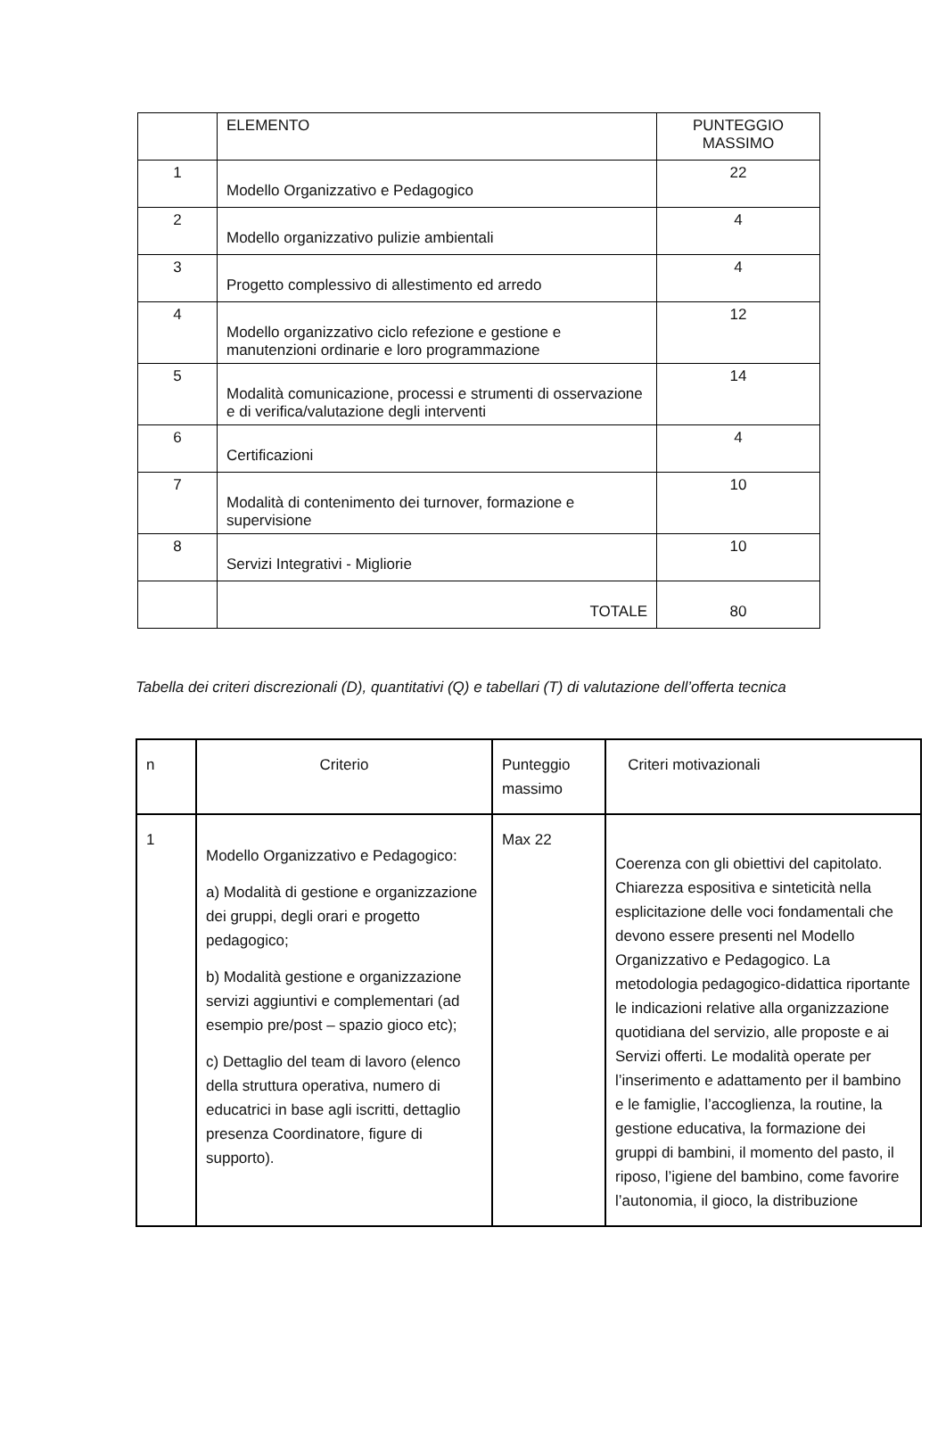| | ELEMENTO | PUNTEGGIO MASSIMO |
| 1 | Modello Organizzativo e Pedagogico | 22 |
| 2 | Modello organizzativo pulizie ambientali | 4 |
| 3 | Progetto complessivo di allestimento ed arredo | 4 |
| 4 | Modello organizzativo ciclo refezione e gestione e manutenzioni ordinarie e loro programmazione | 12 |
| 5 | Modalità comunicazione, processi e strumenti di osservazione e di verifica/valutazione degli interventi | 14 |
| 6 | Certificazioni | 4 |
| 7 | Modalità di contenimento dei turnover, formazione e supervisione | 10 |
| 8 | Servizi Integrativi - Migliorie | 10 |
| | TOTALE | 80 |
Tabella dei criteri discrezionali (D), quantitativi (Q) e tabellari (T) di valutazione dell’offerta tecnica
| n | Criterio | Punteggio massimo | Criteri motivazionali |
| 1 | Modello Organizzativo e Pedagogico: a) Modalità di gestione e organizzazione dei gruppi, degli orari e progetto pedagogico; b) Modalità gestione e organizzazione servizi aggiuntivi e complementari (ad esempio pre/post – spazio gioco etc); c) Dettaglio del team di lavoro (elenco della struttura operativa, numero di educatrici in base agli iscritti, dettaglio presenza Coordinatore, figure di supporto). | Max 22 | Coerenza con gli obiettivi del capitolato. Chiarezza espositiva e sinteticità nella esplicitazione delle voci fondamentali che devono essere presenti nel Modello Organizzativo e Pedagogico. La metodologia pedagogico-didattica riportante le indicazioni relative alla organizzazione quotidiana del servizio, alle proposte e ai Servizi offerti. Le modalità operate per l’inserimento e adattamento per il bambino e le famiglie, l’accoglienza, la routine, la gestione educativa, la formazione dei gruppi di bambini, il momento del pasto, il riposo, l’igiene del bambino, come favorire l’autonomia, il gioco, la distribuzione |